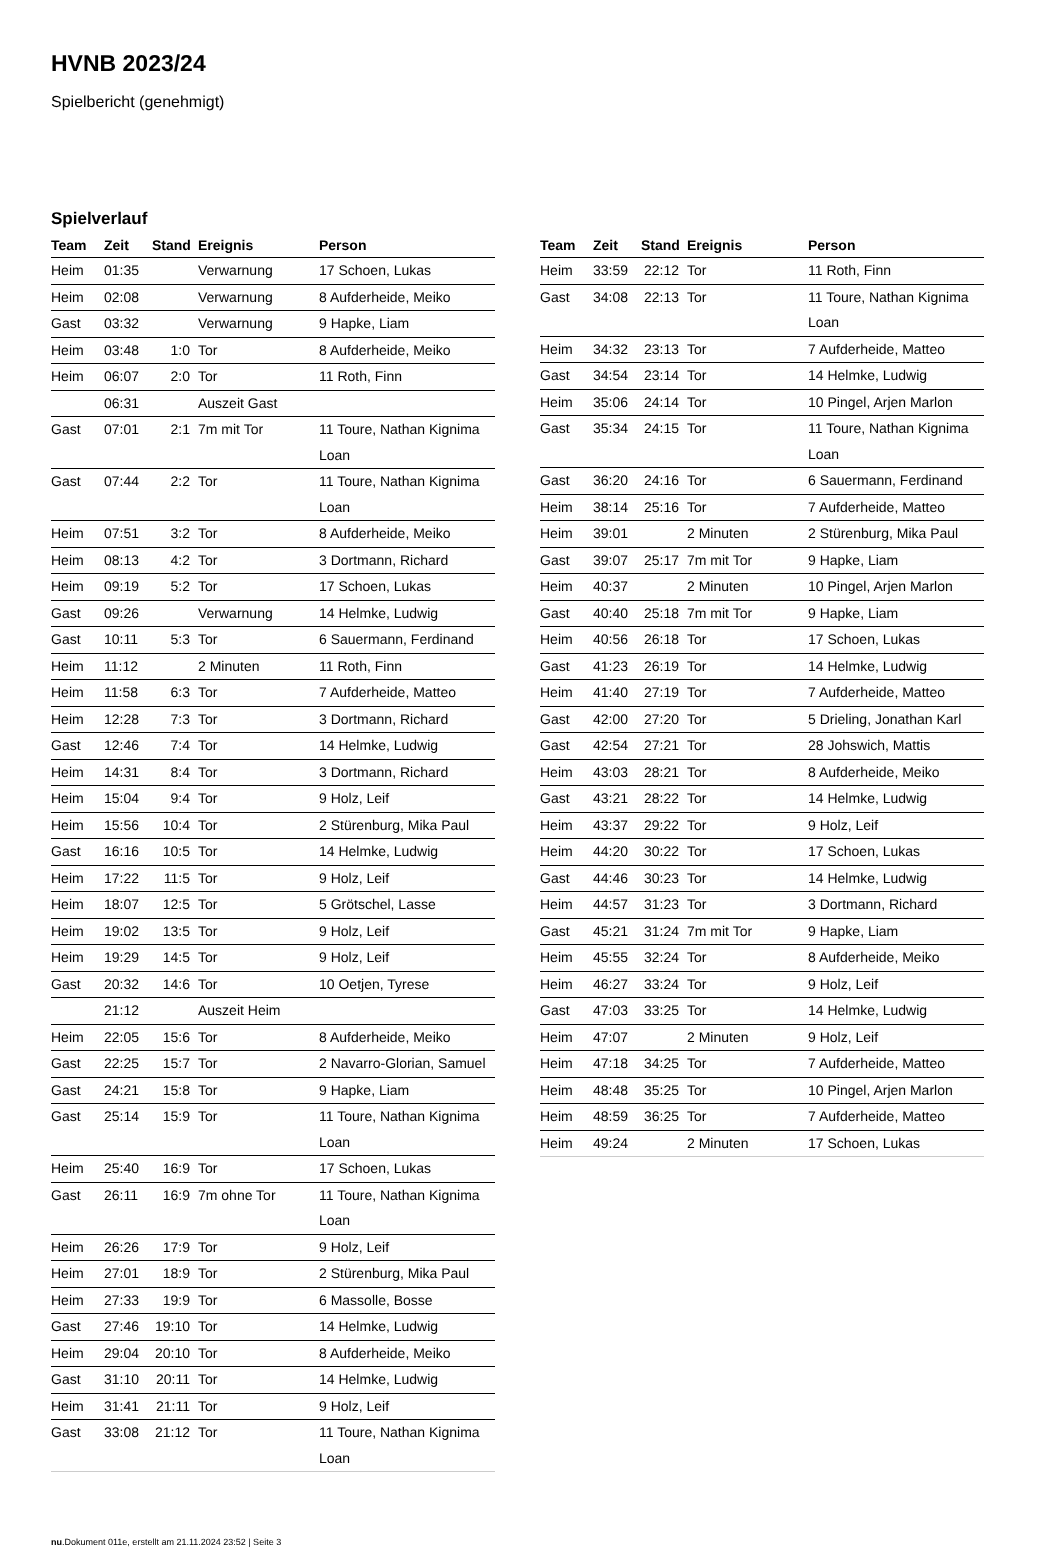HVNB 2023/24
Spielbericht (genehmigt)
Spielverlauf
| Team | Zeit | Stand | Ereignis | Person |
| --- | --- | --- | --- | --- |
| Heim | 01:35 | | Verwarnung | 17 Schoen, Lukas |
| Heim | 02:08 | | Verwarnung | 8 Aufderheide, Meiko |
| Gast | 03:32 | | Verwarnung | 9 Hapke, Liam |
| Heim | 03:48 | 1:0 | Tor | 8 Aufderheide, Meiko |
| Heim | 06:07 | 2:0 | Tor | 11 Roth, Finn |
| | 06:31 | | Auszeit Gast | |
| Gast | 07:01 | 2:1 | 7m mit Tor | 11 Toure, Nathan Kignima Loan |
| Gast | 07:44 | 2:2 | Tor | 11 Toure, Nathan Kignima Loan |
| Heim | 07:51 | 3:2 | Tor | 8 Aufderheide, Meiko |
| Heim | 08:13 | 4:2 | Tor | 3 Dortmann, Richard |
| Heim | 09:19 | 5:2 | Tor | 17 Schoen, Lukas |
| Gast | 09:26 | | Verwarnung | 14 Helmke, Ludwig |
| Gast | 10:11 | 5:3 | Tor | 6 Sauermann, Ferdinand |
| Heim | 11:12 | | 2 Minuten | 11 Roth, Finn |
| Heim | 11:58 | 6:3 | Tor | 7 Aufderheide, Matteo |
| Heim | 12:28 | 7:3 | Tor | 3 Dortmann, Richard |
| Gast | 12:46 | 7:4 | Tor | 14 Helmke, Ludwig |
| Heim | 14:31 | 8:4 | Tor | 3 Dortmann, Richard |
| Heim | 15:04 | 9:4 | Tor | 9 Holz, Leif |
| Heim | 15:56 | 10:4 | Tor | 2 Stürenburg, Mika Paul |
| Gast | 16:16 | 10:5 | Tor | 14 Helmke, Ludwig |
| Heim | 17:22 | 11:5 | Tor | 9 Holz, Leif |
| Heim | 18:07 | 12:5 | Tor | 5 Grötschel, Lasse |
| Heim | 19:02 | 13:5 | Tor | 9 Holz, Leif |
| Heim | 19:29 | 14:5 | Tor | 9 Holz, Leif |
| Gast | 20:32 | 14:6 | Tor | 10 Oetjen, Tyrese |
| | 21:12 | | Auszeit Heim | |
| Heim | 22:05 | 15:6 | Tor | 8 Aufderheide, Meiko |
| Gast | 22:25 | 15:7 | Tor | 2 Navarro-Glorian, Samuel |
| Gast | 24:21 | 15:8 | Tor | 9 Hapke, Liam |
| Gast | 25:14 | 15:9 | Tor | 11 Toure, Nathan Kignima Loan |
| Heim | 25:40 | 16:9 | Tor | 17 Schoen, Lukas |
| Gast | 26:11 | 16:9 | 7m ohne Tor | 11 Toure, Nathan Kignima Loan |
| Heim | 26:26 | 17:9 | Tor | 9 Holz, Leif |
| Heim | 27:01 | 18:9 | Tor | 2 Stürenburg, Mika Paul |
| Heim | 27:33 | 19:9 | Tor | 6 Massolle, Bosse |
| Gast | 27:46 | 19:10 | Tor | 14 Helmke, Ludwig |
| Heim | 29:04 | 20:10 | Tor | 8 Aufderheide, Meiko |
| Gast | 31:10 | 20:11 | Tor | 14 Helmke, Ludwig |
| Heim | 31:41 | 21:11 | Tor | 9 Holz, Leif |
| Gast | 33:08 | 21:12 | Tor | 11 Toure, Nathan Kignima Loan |
| Team | Zeit | Stand | Ereignis | Person |
| --- | --- | --- | --- | --- |
| Heim | 33:59 | 22:12 | Tor | 11 Roth, Finn |
| Gast | 34:08 | 22:13 | Tor | 11 Toure, Nathan Kignima Loan |
| Heim | 34:32 | 23:13 | Tor | 7 Aufderheide, Matteo |
| Gast | 34:54 | 23:14 | Tor | 14 Helmke, Ludwig |
| Heim | 35:06 | 24:14 | Tor | 10 Pingel, Arjen Marlon |
| Gast | 35:34 | 24:15 | Tor | 11 Toure, Nathan Kignima Loan |
| Gast | 36:20 | 24:16 | Tor | 6 Sauermann, Ferdinand |
| Heim | 38:14 | 25:16 | Tor | 7 Aufderheide, Matteo |
| Heim | 39:01 | | 2 Minuten | 2 Stürenburg, Mika Paul |
| Gast | 39:07 | 25:17 | 7m mit Tor | 9 Hapke, Liam |
| Heim | 40:37 | | 2 Minuten | 10 Pingel, Arjen Marlon |
| Gast | 40:40 | 25:18 | 7m mit Tor | 9 Hapke, Liam |
| Heim | 40:56 | 26:18 | Tor | 17 Schoen, Lukas |
| Gast | 41:23 | 26:19 | Tor | 14 Helmke, Ludwig |
| Heim | 41:40 | 27:19 | Tor | 7 Aufderheide, Matteo |
| Gast | 42:00 | 27:20 | Tor | 5 Drieling, Jonathan Karl |
| Gast | 42:54 | 27:21 | Tor | 28 Johswich, Mattis |
| Heim | 43:03 | 28:21 | Tor | 8 Aufderheide, Meiko |
| Gast | 43:21 | 28:22 | Tor | 14 Helmke, Ludwig |
| Heim | 43:37 | 29:22 | Tor | 9 Holz, Leif |
| Heim | 44:20 | 30:22 | Tor | 17 Schoen, Lukas |
| Gast | 44:46 | 30:23 | Tor | 14 Helmke, Ludwig |
| Heim | 44:57 | 31:23 | Tor | 3 Dortmann, Richard |
| Gast | 45:21 | 31:24 | 7m mit Tor | 9 Hapke, Liam |
| Heim | 45:55 | 32:24 | Tor | 8 Aufderheide, Meiko |
| Heim | 46:27 | 33:24 | Tor | 9 Holz, Leif |
| Gast | 47:03 | 33:25 | Tor | 14 Helmke, Ludwig |
| Heim | 47:07 | | 2 Minuten | 9 Holz, Leif |
| Heim | 47:18 | 34:25 | Tor | 7 Aufderheide, Matteo |
| Heim | 48:48 | 35:25 | Tor | 10 Pingel, Arjen Marlon |
| Heim | 48:59 | 36:25 | Tor | 7 Aufderheide, Matteo |
| Heim | 49:24 | | 2 Minuten | 17 Schoen, Lukas |
nu.Dokument 011e, erstellt am 21.11.2024 23:52 | Seite 3